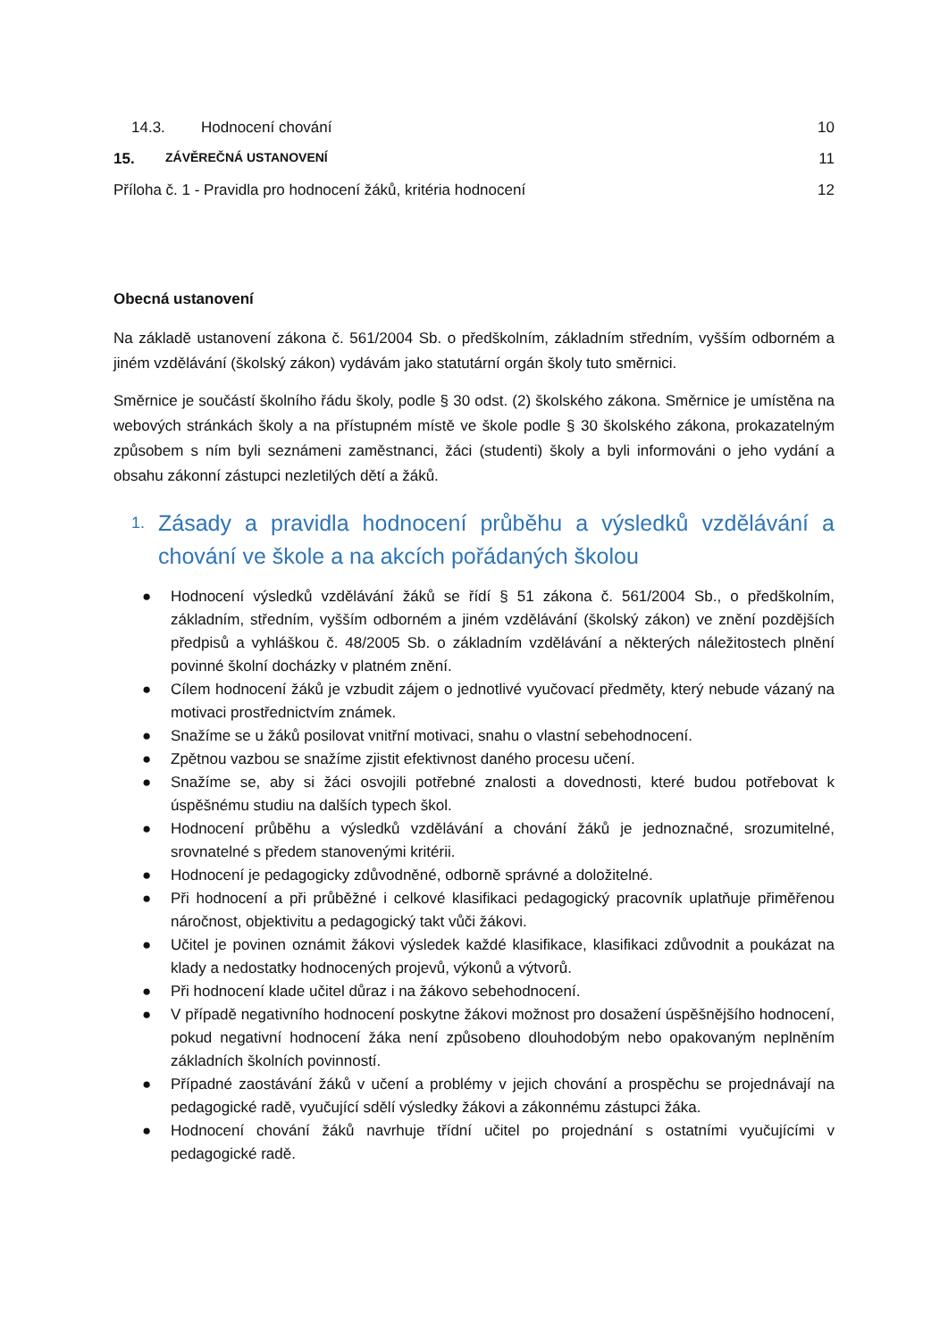14.3. Hodnocení chování 10
15. ZÁVĚREČNÁ USTANOVENÍ 11
Příloha č. 1 - Pravidla pro hodnocení žáků, kritéria hodnocení 12
Obecná ustanovení
Na základě ustanovení zákona č. 561/2004 Sb. o předškolním, základním středním, vyšším odborném a jiném vzdělávání (školský zákon) vydávám jako statutární orgán školy tuto směrnici.
Směrnice je součástí školního řádu školy, podle § 30 odst. (2) školského zákona. Směrnice je umístěna na webových stránkách školy a na přístupném místě ve škole podle § 30 školského zákona, prokazatelným způsobem s ním byli seznámeni zaměstnanci, žáci (studenti) školy a byli informováni o jeho vydání a obsahu zákonní zástupci nezletilých dětí a žáků.
1. Zásady a pravidla hodnocení průběhu a výsledků vzdělávání a chování ve škole a na akcích pořádaných školou
● Hodnocení výsledků vzdělávání žáků se řídí § 51 zákona č. 561/2004 Sb., o předškolním, základním, středním, vyšším odborném a jiném vzdělávání (školský zákon) ve znění pozdějších předpisů a vyhláškou č. 48/2005 Sb. o základním vzdělávání a některých náležitostech plnění povinné školní docházky v platném znění.
● Cílem hodnocení žáků je vzbudit zájem o jednotlivé vyučovací předměty, který nebude vázaný na motivaci prostřednictvím známek.
● Snažíme se u žáků posilovat vnitřní motivaci, snahu o vlastní sebehodnocení.
● Zpětnou vazbou se snažíme zjistit efektivnost daného procesu učení.
● Snažíme se, aby si žáci osvojili potřebné znalosti a dovednosti, které budou potřebovat k úspěšnému studiu na dalších typech škol.
● Hodnocení průběhu a výsledků vzdělávání a chování žáků je jednoznačné, srozumitelné, srovnatelné s předem stanovenými kritérii.
● Hodnocení je pedagogicky zdůvodněné, odborně správné a doložitelné.
● Při hodnocení a při průběžné i celkové klasifikaci pedagogický pracovník uplatňuje přiměřenou náročnost, objektivitu a pedagogický takt vůči žákovi.
● Učitel je povinen oznámit žákovi výsledek každé klasifikace, klasifikaci zdůvodnit a poukázat na klady a nedostatky hodnocených projevů, výkonů a výtvorů.
● Při hodnocení klade učitel důraz i na žákovo sebehodnocení.
● V případě negativního hodnocení poskytne žákovi možnost pro dosažení úspěšnějšího hodnocení, pokud negativní hodnocení žáka není způsobeno dlouhodobým nebo opakovaným neplněním základních školních povinností.
● Případné zaostávání žáků v učení a problémy v jejich chování a prospěchu se projednávají na pedagogické radě, vyučující sdělí výsledky žákovi a zákonnému zástupci žáka.
● Hodnocení chování žáků navrhuje třídní učitel po projednání s ostatními vyučujícími v pedagogické radě.